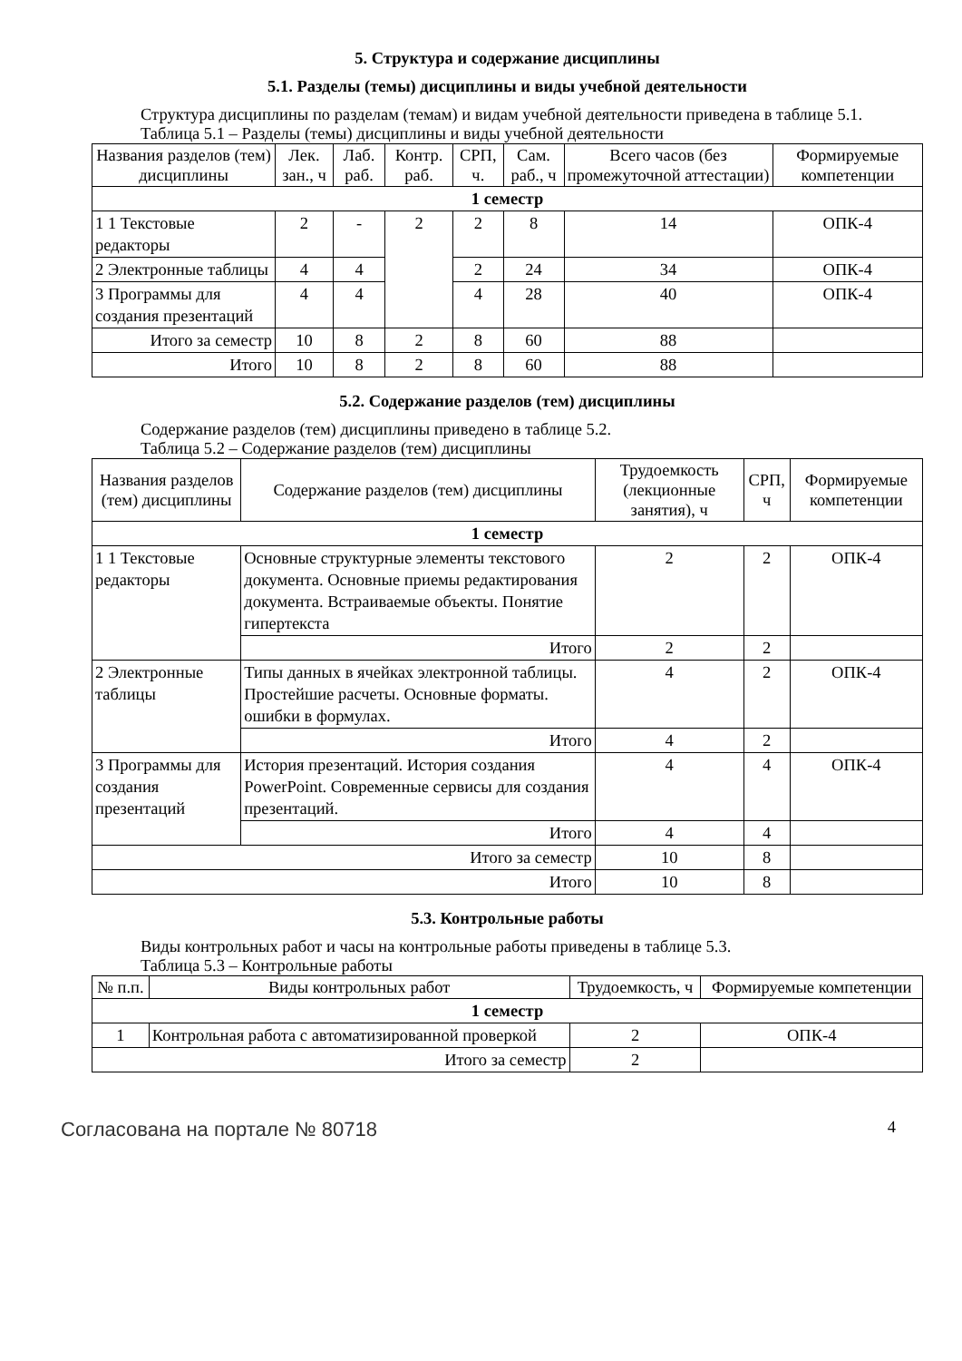5. Структура и содержание дисциплины
5.1. Разделы (темы) дисциплины и виды учебной деятельности
Структура дисциплины по разделам (темам) и видам учебной деятельности приведена в таблице 5.1.
Таблица 5.1 – Разделы (темы) дисциплины и виды учебной деятельности
| Названия разделов (тем) дисциплины | Лек. зан., ч | Лаб. раб. | Контр. раб. | СРП, ч. | Сам. раб., ч | Всего часов (без промежуточной аттестации) | Формируемые компетенции |
| --- | --- | --- | --- | --- | --- | --- | --- |
| 1 семестр | | | | | | | |
| 1 1 Текстовые редакторы | 2 | - | 2 | 2 | 8 | 14 | ОПК-4 |
| 2 Электронные таблицы | 4 | 4 | | 2 | 24 | 34 | ОПК-4 |
| 3 Программы для создания презентаций | 4 | 4 | | 4 | 28 | 40 | ОПК-4 |
| Итого за семестр | 10 | 8 | 2 | 8 | 60 | 88 | |
| Итого | 10 | 8 | 2 | 8 | 60 | 88 | |
5.2. Содержание разделов (тем) дисциплины
Содержание разделов (тем) дисциплины приведено в таблице 5.2.
Таблица 5.2 – Содержание разделов (тем) дисциплины
| Названия разделов (тем) дисциплины | Содержание разделов (тем) дисциплины | Трудоемкость (лекционные занятия), ч | СРП, ч | Формируемые компетенции |
| --- | --- | --- | --- | --- |
| 1 семестр | | | | |
| 1 1 Текстовые редакторы | Основные структурные элементы текстового документа. Основные приемы редактирования документа. Встраиваемые объекты. Понятие гипертекста | 2 | 2 | ОПК-4 |
| | Итого | 2 | 2 | |
| 2 Электронные таблицы | Типы данных в ячейках электронной таблицы. Простейшие расчеты. Основные форматы. ошибки в формулах. | 4 | 2 | ОПК-4 |
| | Итого | 4 | 2 | |
| 3 Программы для создания презентаций | История презентаций. История создания PowerPoint. Современные сервисы для создания презентаций. | 4 | 4 | ОПК-4 |
| | Итого | 4 | 4 | |
| Итого за семестр | | 10 | 8 | |
| Итого | | 10 | 8 | |
5.3. Контрольные работы
Виды контрольных работ и часы на контрольные работы приведены в таблице 5.3.
Таблица 5.3 – Контрольные работы
| № п.п. | Виды контрольных работ | Трудоемкость, ч | Формируемые компетенции |
| --- | --- | --- | --- |
| 1 семестр | | | |
| 1 | Контрольная работа с автоматизированной проверкой | 2 | ОПК-4 |
| Итого за семестр | | 2 | |
Согласована на портале № 80718 4